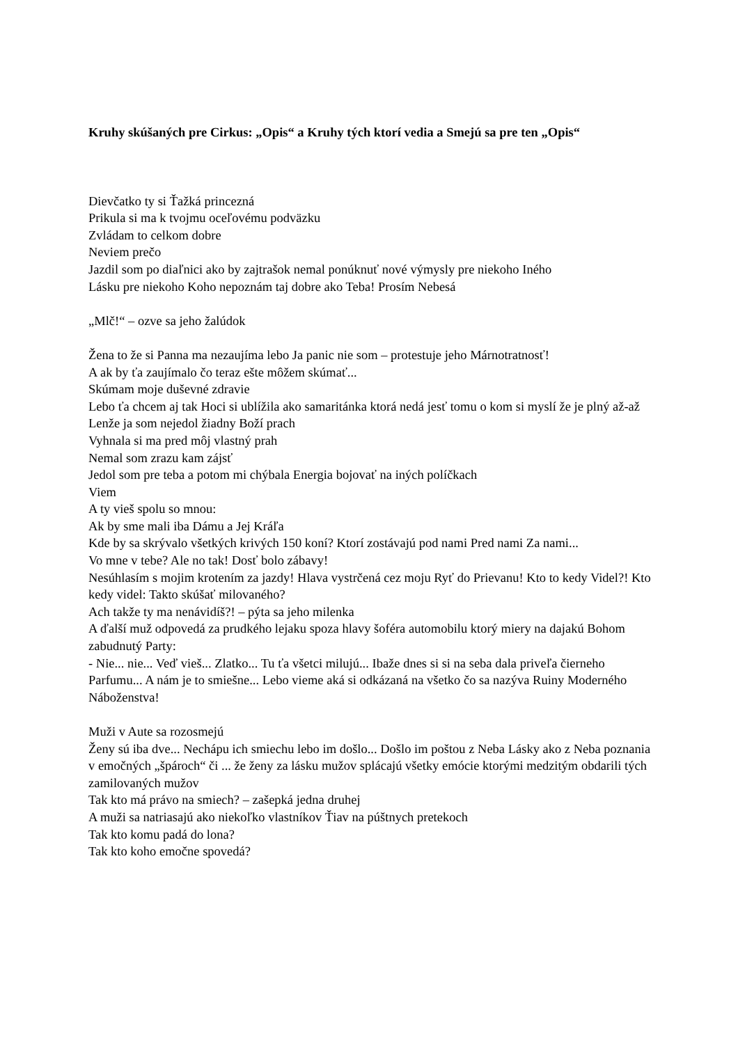Kruhy skúšaných pre Cirkus: „Opis“ a Kruhy tých ktorí vedia a Smejú sa pre ten „Opis“
Dievčatko ty si Ťažká princezná
Prikula si ma k tvojmu oceľovému podväzku
Zvládam to celkom dobre
Neviem prečo
Jazdil som po diaľnici ako by zajtrašok nemal ponúknuť nové výmysly pre niekoho Iného
Lásku pre niekoho Koho nepoznám taj dobre ako Teba! Prosím Nebesá
„Mlč!“ – ozve sa jeho žalúdok
Žena to že si Panna ma nezaujíma lebo Ja panic nie som – protestuje jeho Márnotratnosť!
A ak by ťa zaujímalo čo teraz ešte môžem skúmať...
Skúmam moje duševné zdravie
Lebo ťa chcem aj tak Hoci si ublížila ako samaritánka ktorá nedá jesť tomu o kom si myslí že je plný až-až
Lenže ja som nejedol žiadny Boží prach
Vyhnala si ma pred môj vlastný prah
Nemal som zrazu kam zájsť
Jedol som pre teba a potom mi chýbala Energia bojovať na iných políčkach
Viem
A ty vieš spolu so mnou:
Ak by sme mali iba Dámu a Jej Kráľa
Kde by sa skrývalo všetkých krivých 150 koní? Ktorí zostávajú pod nami Pred nami Za nami...
Vo mne v tebe? Ale no tak! Dosť bolo zábavy!
Nesúhlasím s mojim krotením za jazdy! Hlava vystrčená cez moju Ryť do Prievanu! Kto to kedy Videl?! Kto kedy videl: Takto skúšať milovaného?
Ach takže ty ma nenávidíš?! – pýta sa jeho milenka
A ďalší muž odpovedá za prudkého lejaku spoza hlavy šoféra automobilu ktorý miery na dajakú Bohom zabudnutý Party:
- Nie... nie... Veď vieš... Zlatko... Tu ťa všetci milujú... Ibaže dnes si si na seba dala priveľa čierneho Parfumu... A nám je to smiešne... Lebo vieme aká si odkázaná na všetko čo sa nazýva Ruiny Moderného Náboženstva!
Muži v Aute sa rozosmejú
Ženy sú iba dve... Nechápu ich smiechu lebo im došlo... Došlo im poštou z Neba Lásky ako z Neba poznania v emočných „špároch“ či ... že ženy za lásku mužov splácajú všetky emócie ktorými medzitým obdarili tých zamilovaných mužov
Tak kto má právo na smiech? – zašepká jedna druhej
A muži sa natriasajú ako niekoľko vlastníkov Ťiav na púštnych pretekoch
Tak kto komu padá do lona?
Tak kto koho emočne spovedá?